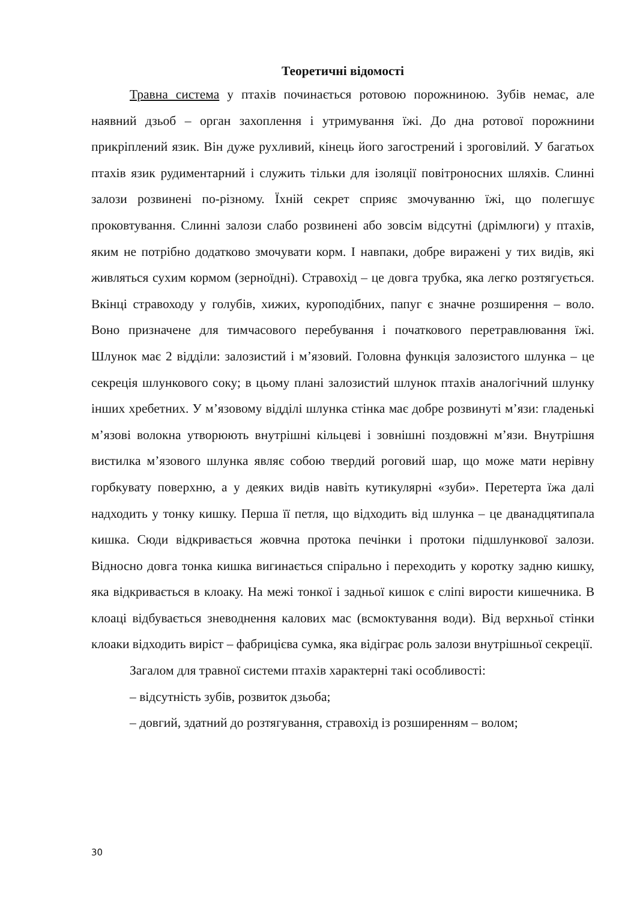Теоретичні відомості
Травна система у птахів починається ротовою порожниною. Зубів немає, але наявний дзьоб – орган захоплення і утримування їжі. До дна ротової порожнини прикріплений язик. Він дуже рухливий, кінець його загострений і зроговілий. У багатьох птахів язик рудиментарний і служить тільки для ізоляції повітроносних шляхів. Слинні залози розвинені по-різному. Їхній секрет сприяє змочуванню їжі, що полегшує проковтування. Слинні залози слабо розвинені або зовсім відсутні (дрімлюги) у птахів, яким не потрібно додатково змочувати корм. І навпаки, добре виражені у тих видів, які живляться сухим кормом (зерноїдні). Стравохід – це довга трубка, яка легко розтягується. Вкінці стравоходу у голубів, хижих, куроподібних, папуг є значне розширення – воло. Воно призначене для тимчасового перебування і початкового перетравлювання їжі. Шлунок має 2 відділи: залозистий і м’язовий. Головна функція залозистого шлунка – це секреція шлункового соку; в цьому плані залозистий шлунок птахів аналогічний шлунку інших хребетних. У м’язовому відділі шлунка стінка має добре розвинуті м’язи: гладенькі м’язові волокна утворюють внутрішні кільцеві і зовнішні поздовжні м’язи. Внутрішня вистилка м’язового шлунка являє собою твердий роговий шар, що може мати нерівну горбкувату поверхню, а у деяких видів навіть кутикулярні «зуби». Перетерта їжа далі надходить у тонку кишку. Перша її петля, що відходить від шлунка – це дванадцятипала кишка. Сюди відкривається жовчна протока печінки і протоки підшлункової залози. Відносно довга тонка кишка вигинається спірально і переходить у коротку задню кишку, яка відкривається в клоаку. На межі тонкої і задньої кишок є сліпі вирости кишечника. В клоаці відбувається зневоднення калових мас (всмоктування води). Від верхньої стінки клоаки відходить виріст – фабрицієва сумка, яка відіграє роль залози внутрішньої секреції.
Загалом для травної системи птахів характерні такі особливості:
– відсутність зубів, розвиток дзьоба;
– довгий, здатний до розтягування, стравохід із розширенням – волом;
30